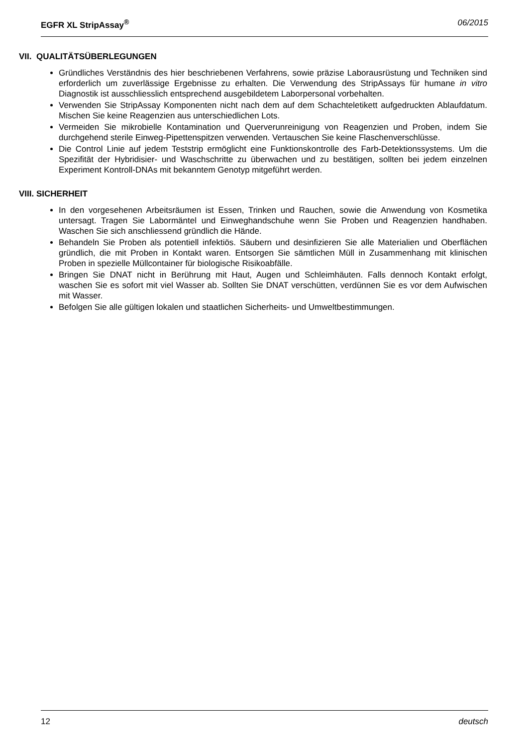EGFR XL StripAssay<sup>®</sup> 06/2015
VII. QUALITÄTSÜBERLEGUNGEN
Gründliches Verständnis des hier beschriebenen Verfahrens, sowie präzise Laborausrüstung und Techniken sind erforderlich um zuverlässige Ergebnisse zu erhalten. Die Verwendung des StripAssays für humane in vitro Diagnostik ist ausschliesslich entsprechend ausgebildetem Laborpersonal vorbehalten.
Verwenden Sie StripAssay Komponenten nicht nach dem auf dem Schachteletikett aufgedruckten Ablaufdatum. Mischen Sie keine Reagenzien aus unterschiedlichen Lots.
Vermeiden Sie mikrobielle Kontamination und Querverunreinigung von Reagenzien und Proben, indem Sie durchgehend sterile Einweg-Pipettenspitzen verwenden. Vertauschen Sie keine Flaschenverschlüsse.
Die Control Linie auf jedem Teststrip ermöglicht eine Funktionskontrolle des Farb-Detektionssystems. Um die Spezifität der Hybridisier- und Waschschritte zu überwachen und zu bestätigen, sollten bei jedem einzelnen Experiment Kontroll-DNAs mit bekanntem Genotyp mitgeführt werden.
VIII. SICHERHEIT
In den vorgesehenen Arbeitsräumen ist Essen, Trinken und Rauchen, sowie die Anwendung von Kosmetika untersagt. Tragen Sie Labormäntel und Einweghandschuhe wenn Sie Proben und Reagenzien handhaben. Waschen Sie sich anschliessend gründlich die Hände.
Behandeln Sie Proben als potentiell infektiös. Säubern und desinfizieren Sie alle Materialien und Oberflächen gründlich, die mit Proben in Kontakt waren. Entsorgen Sie sämtlichen Müll in Zusammenhang mit klinischen Proben in spezielle Müllcontainer für biologische Risikoabfälle.
Bringen Sie DNAT nicht in Berührung mit Haut, Augen und Schleimhäuten. Falls dennoch Kontakt erfolgt, waschen Sie es sofort mit viel Wasser ab. Sollten Sie DNAT verschütten, verdünnen Sie es vor dem Aufwischen mit Wasser.
Befolgen Sie alle gültigen lokalen und staatlichen Sicherheits- und Umweltbestimmungen.
12 deutsch